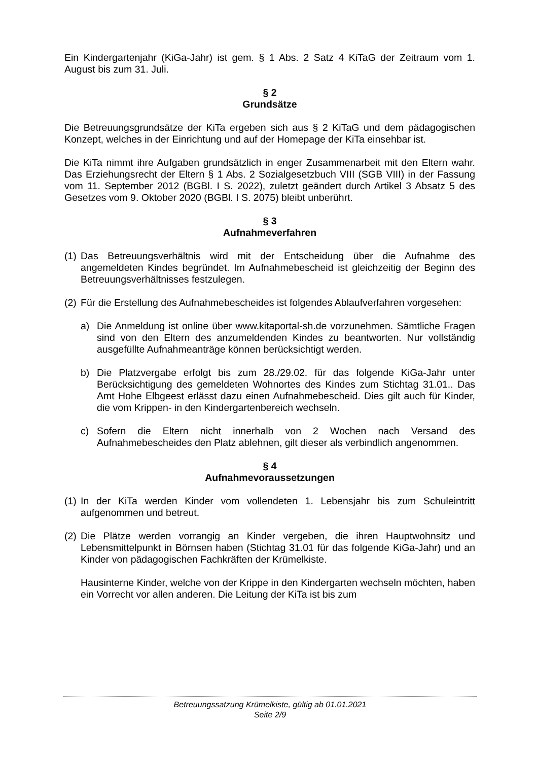Ein Kindergartenjahr (KiGa-Jahr) ist gem. § 1 Abs. 2 Satz 4 KiTaG der Zeitraum vom 1. August bis zum 31. Juli.
§ 2
Grundsätze
Die Betreuungsgrundsätze der KiTa ergeben sich aus § 2 KiTaG und dem pädagogischen Konzept, welches in der Einrichtung und auf der Homepage der KiTa einsehbar ist.
Die KiTa nimmt ihre Aufgaben grundsätzlich in enger Zusammenarbeit mit den Eltern wahr. Das Erziehungsrecht der Eltern § 1 Abs. 2 Sozialgesetzbuch VIII (SGB VIII) in der Fassung vom 11. September 2012 (BGBl. I S. 2022), zuletzt geändert durch Artikel 3 Absatz 5 des Gesetzes vom 9. Oktober 2020 (BGBl. I S. 2075) bleibt unberührt.
§ 3
Aufnahmeverfahren
(1) Das Betreuungsverhältnis wird mit der Entscheidung über die Aufnahme des angemeldeten Kindes begründet. Im Aufnahmebescheid ist gleichzeitig der Beginn des Betreuungsverhältnisses festzulegen.
(2) Für die Erstellung des Aufnahmebescheides ist folgendes Ablaufverfahren vorgesehen:
a) Die Anmeldung ist online über www.kitaportal-sh.de vorzunehmen. Sämtliche Fragen sind von den Eltern des anzumeldenden Kindes zu beantworten. Nur vollständig ausgefüllte Aufnahmeanträge können berücksichtigt werden.
b) Die Platzvergabe erfolgt bis zum 28./29.02. für das folgende KiGa-Jahr unter Berücksichtigung des gemeldeten Wohnortes des Kindes zum Stichtag 31.01.. Das Amt Hohe Elbgeest erlässt dazu einen Aufnahmebescheid. Dies gilt auch für Kinder, die vom Krippen- in den Kindergartenbereich wechseln.
c) Sofern die Eltern nicht innerhalb von 2 Wochen nach Versand des Aufnahmebescheides den Platz ablehnen, gilt dieser als verbindlich angenommen.
§ 4
Aufnahmevoraussetzungen
(1) In der KiTa werden Kinder vom vollendeten 1. Lebensjahr bis zum Schuleintritt aufgenommen und betreut.
(2) Die Plätze werden vorrangig an Kinder vergeben, die ihren Hauptwohnsitz und Lebensmittelpunkt in Börnsen haben (Stichtag 31.01 für das folgende KiGa-Jahr) und an Kinder von pädagogischen Fachkräften der Krümelkiste.
Hausinterne Kinder, welche von der Krippe in den Kindergarten wechseln möchten, haben ein Vorrecht vor allen anderen. Die Leitung der KiTa ist bis zum
Betreuungssatzung Krümelkiste, gültig ab 01.01.2021
Seite 2/9